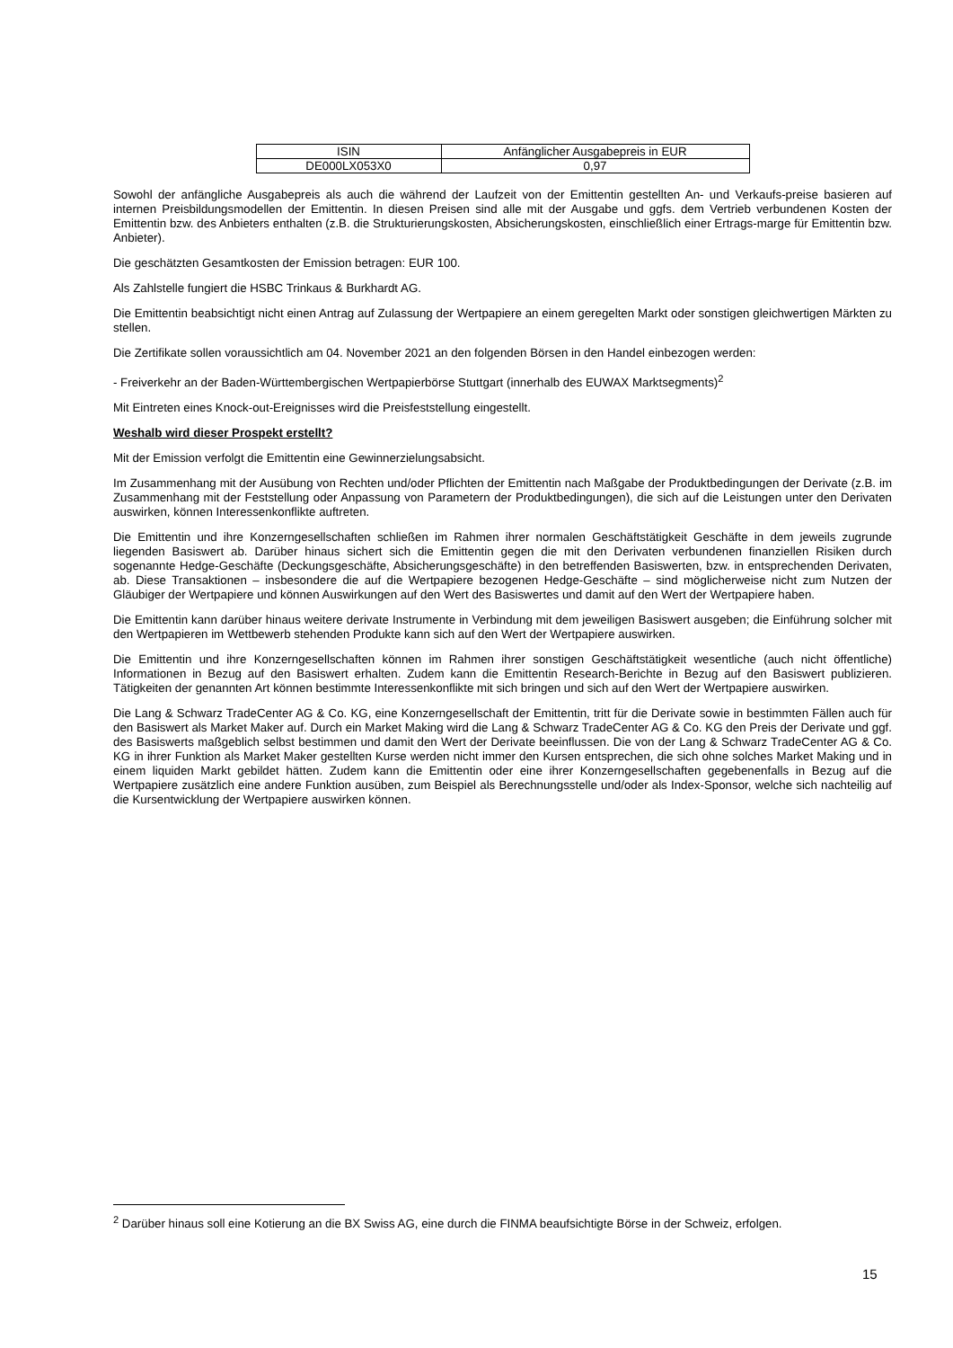| ISIN | Anfänglicher Ausgabepreis in EUR |
| DE000LX053X0 | 0,97 |
Sowohl der anfängliche Ausgabepreis als auch die während der Laufzeit von der Emittentin gestellten An- und Verkaufs-preise basieren auf internen Preisbildungsmodellen der Emittentin. In diesen Preisen sind alle mit der Ausgabe und ggfs. dem Vertrieb verbundenen Kosten der Emittentin bzw. des Anbieters enthalten (z.B. die Strukturierungskosten, Absicherungskosten, einschließlich einer Ertrags-marge für Emittentin bzw. Anbieter).
Die geschätzten Gesamtkosten der Emission betragen: EUR 100.
Als Zahlstelle fungiert die HSBC Trinkaus & Burkhardt AG.
Die Emittentin beabsichtigt nicht einen Antrag auf Zulassung der Wertpapiere an einem geregelten Markt oder sonstigen gleichwertigen Märkten zu stellen.
Die Zertifikate sollen voraussichtlich am 04. November 2021 an den folgenden Börsen in den Handel einbezogen werden:
- Freiverkehr an der Baden-Württembergischen Wertpapierbörse Stuttgart (innerhalb des EUWAX Marktsegments)<sup>2</sup>
Mit Eintreten eines Knock-out-Ereignisses wird die Preisfeststellung eingestellt.
Weshalb wird dieser Prospekt erstellt?
Mit der Emission verfolgt die Emittentin eine Gewinnerzielungsabsicht.
Im Zusammenhang mit der Ausübung von Rechten und/oder Pflichten der Emittentin nach Maßgabe der Produktbedingungen der Derivate (z.B. im Zusammenhang mit der Feststellung oder Anpassung von Parametern der Produktbedingungen), die sich auf die Leistungen unter den Derivaten auswirken, können Interessenkonflikte auftreten.
Die Emittentin und ihre Konzerngesellschaften schließen im Rahmen ihrer normalen Geschäftstätigkeit Geschäfte in dem jeweils zugrunde liegenden Basiswert ab. Darüber hinaus sichert sich die Emittentin gegen die mit den Derivaten verbundenen finanziellen Risiken durch sogenannte Hedge-Geschäfte (Deckungsgeschäfte, Absicherungsgeschäfte) in den betreffenden Basiswerten, bzw. in entsprechenden Derivaten, ab. Diese Transaktionen – insbesondere die auf die Wertpapiere bezogenen Hedge-Geschäfte – sind möglicherweise nicht zum Nutzen der Gläubiger der Wertpapiere und können Auswirkungen auf den Wert des Basiswertes und damit auf den Wert der Wertpapiere haben.
Die Emittentin kann darüber hinaus weitere derivate Instrumente in Verbindung mit dem jeweiligen Basiswert ausgeben; die Einführung solcher mit den Wertpapieren im Wettbewerb stehenden Produkte kann sich auf den Wert der Wertpapiere auswirken.
Die Emittentin und ihre Konzerngesellschaften können im Rahmen ihrer sonstigen Geschäftstätigkeit wesentliche (auch nicht öffentliche) Informationen in Bezug auf den Basiswert erhalten. Zudem kann die Emittentin Research-Berichte in Bezug auf den Basiswert publizieren. Tätigkeiten der genannten Art können bestimmte Interessenkonflikte mit sich bringen und sich auf den Wert der Wertpapiere auswirken.
Die Lang & Schwarz TradeCenter AG & Co. KG, eine Konzerngesellschaft der Emittentin, tritt für die Derivate sowie in bestimmten Fällen auch für den Basiswert als Market Maker auf. Durch ein Market Making wird die Lang & Schwarz TradeCenter AG & Co. KG den Preis der Derivate und ggf. des Basiswerts maßgeblich selbst bestimmen und damit den Wert der Derivate beeinflussen. Die von der Lang & Schwarz TradeCenter AG & Co. KG in ihrer Funktion als Market Maker gestellten Kurse werden nicht immer den Kursen entsprechen, die sich ohne solches Market Making und in einem liquiden Markt gebildet hätten. Zudem kann die Emittentin oder eine ihrer Konzerngesellschaften gegebenenfalls in Bezug auf die Wertpapiere zusätzlich eine andere Funktion ausüben, zum Beispiel als Berechnungsstelle und/oder als Index-Sponsor, welche sich nachteilig auf die Kursentwicklung der Wertpapiere auswirken können.
<sup>2</sup> Darüber hinaus soll eine Kotierung an die BX Swiss AG, eine durch die FINMA beaufsichtigte Börse in der Schweiz, erfolgen.
15